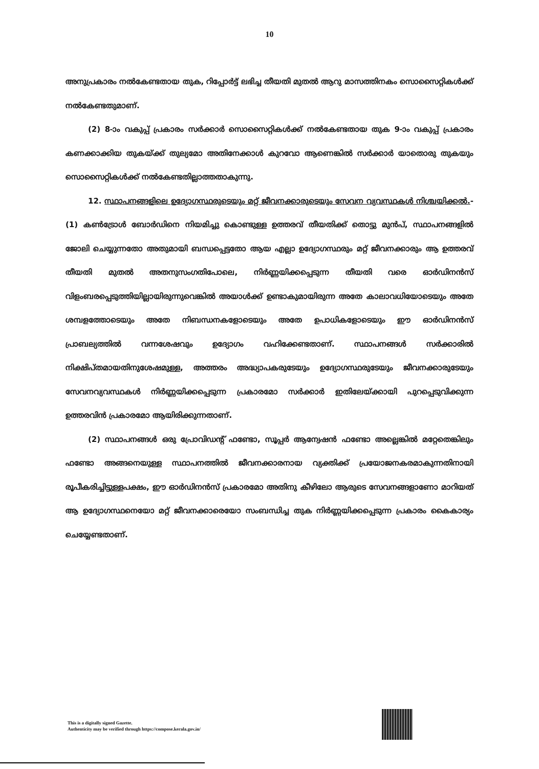10
അനുപ്രകാരം നൽകേണ്ടതായ തുക, റിപ്പോർട്ട് ലഭിച്ച തീയതി മുതൽ ആറു മാസത്തിനകം സൊസൈറ്റികൾക്ക് നൽകേണ്ടതുമാണ്.
(2) 8-ാം വകുപ്പ് പ്രകാരം സർക്കാർ സൊസൈറ്റികൾക്ക് നൽകേണ്ടതായ തുക 9-ാം വകുപ്പ് പ്രകാരം കണക്കാക്കിയ തുകയ്ക്ക് തുല്യമോ അതിനേക്കാൾ കുറവോ ആണെങ്കിൽ സർക്കാർ യാതൊരു തുകയും സൊസൈറ്റികൾക്ക് നൽകേണ്ടതില്ലാത്തതാകുന്നു.
12. സ്ഥാപനങ്ങളിലെ ഉദ്യോഗസ്ഥരുടെയും മറ്റ് ജീവനക്കാരുടെയും സേവന വ്യവസ്ഥകൾ നിശ്ചയിക്കൽ.- (1) കൺട്രോൾ ബോർഡിനെ നിയമിച്ചു കൊണ്ടുള്ള ഉത്തരവ് തീയതിക്ക് തൊട്ടു മുൻപ്, സ്ഥാപനങ്ങളിൽ ജോലി ചെയ്യുന്നതോ അതുമായി ബന്ധപ്പെട്ടതോ ആയ എല്ലാ ഉദ്യോഗസ്ഥരും മറ്റ് ജീവനക്കാരും ആ ഉത്തരവ് തീയതി മുതൽ അതനുസംഗതിപോലെ, നിർണ്ണയിക്കപ്പെടുന്ന തീയതി വരെ ഓർഡിനൻസ് വിളംബരപ്പെടുത്തിയില്ലായിരുന്നുവെങ്കിൽ അയാൾക്ക് ഉണ്ടാകുമായിരുന്ന അതേ കാലാവധിയോടെയും അതേ ശമ്പളത്തോടെയും അതേ നിബന്ധനകളോടെയും അതേ ഉപാധികളോടെയും ഈ ഓർഡിനൻസ് പ്രാബല്യത്തിൽ വന്നശേഷവും ഉദ്യോഗം വഹിക്കേണ്ടതാണ്. സ്ഥാപനങ്ങൾ സർക്കാരിൽ നിക്ഷിപ്തമായതിനുശേഷമുള്ള, അത്തരം അദ്ധ്യാപകരുടേയും ഉദ്യോഗസ്ഥരുടേയും ജീവനക്കാരുടേയും സേവനവ്യവസ്ഥകൾ നിർണ്ണയിക്കപ്പെടുന്ന പ്രകാരമോ സർക്കാർ ഇതിലേയ്ക്കായി പുറപ്പെടുവിക്കുന്ന ഉത്തരവിൻ പ്രകാരമോ ആയിരിക്കുന്നതാണ്.
(2) സ്ഥാപനങ്ങൾ ഒരു പ്രോവിഡന്റ് ഫണ്ടോ, സൂപ്പർ ആന്വേഷൻ ഫണ്ടോ അല്ലെങ്കിൽ മറ്റേതെങ്കിലും ഫണ്ടോ അങ്ങനെയുള്ള സ്ഥാപനത്തിൽ ജീവനക്കാരനായ വ്യക്തിക്ക് പ്രയോജനകരമാകുന്നതിനായി രൂപീകരിച്ചിട്ടുള്ളപക്ഷം, ഈ ഓർഡിനൻസ് പ്രകാരമോ അതിനു കീഴിലോ ആരുടെ സേവനങ്ങളാണോ മാറിയത് ആ ഉദ്യോഗസ്ഥനെയോ മറ്റ് ജീവനക്കാരെയോ സംബന്ധിച്ച തുക നിർണ്ണയിക്കപ്പെടുന്ന പ്രകാരം കൈകാര്യം ചെയ്യേണ്ടതാണ്.
This is a digitally signed Gazette.
Authenticity may be verified through https://compose.kerala.gov.in/